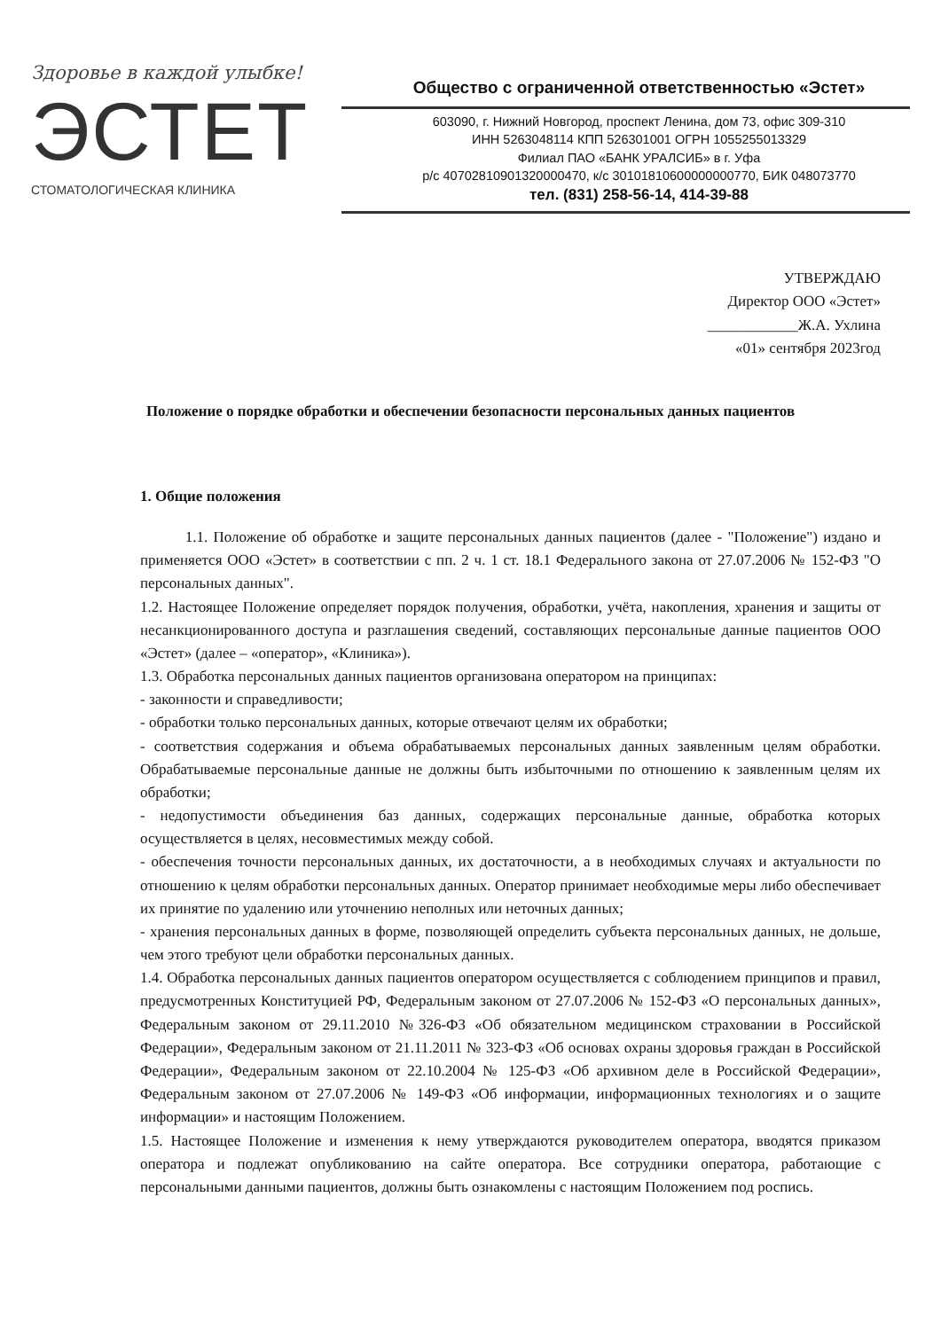Здоровье в каждой улыбке!
ЭСТЕТ
СТОМАТОЛОГИЧЕСКАЯ КЛИНИКА
Общество с ограниченной ответственностью «Эстет»
603090, г. Нижний Новгород, проспект Ленина, дом 73, офис 309-310
ИНН 5263048114 КПП 526301001 ОГРН 1055255013329
Филиал ПАО «БАНК УРАЛСИБ» в г. Уфа
р/с 40702810901320000470, к/с 30101810600000000770, БИК 048073770
тел. (831) 258-56-14, 414-39-88
УТВЕРЖДАЮ
Директор ООО «Эстет»
____________Ж.А. Ухлина
«01» сентября 2023год
Положение о порядке обработки и обеспечении безопасности персональных данных пациентов
1. Общие положения
1.1. Положение об обработке и защите персональных данных пациентов (далее - "Положение") издано и применяется ООО «Эстет» в соответствии с пп. 2 ч. 1 ст. 18.1 Федерального закона от 27.07.2006 № 152-ФЗ "О персональных данных".
1.2. Настоящее Положение определяет порядок получения, обработки, учёта, накопления, хранения и защиты от несанкционированного доступа и разглашения сведений, составляющих персональные данные пациентов ООО «Эстет» (далее – «оператор», «Клиника»).
1.3. Обработка персональных данных пациентов организована оператором на принципах:
- законности и справедливости;
- обработки только персональных данных, которые отвечают целям их обработки;
- соответствия содержания и объема обрабатываемых персональных данных заявленным целям обработки. Обрабатываемые персональные данные не должны быть избыточными по отношению к заявленным целям их обработки;
- недопустимости объединения баз данных, содержащих персональные данные, обработка которых осуществляется в целях, несовместимых между собой.
- обеспечения точности персональных данных, их достаточности, а в необходимых случаях и актуальности по отношению к целям обработки персональных данных. Оператор принимает необходимые меры либо обеспечивает их принятие по удалению или уточнению неполных или неточных данных;
- хранения персональных данных в форме, позволяющей определить субъекта персональных данных, не дольше, чем этого требуют цели обработки персональных данных.
1.4. Обработка персональных данных пациентов оператором осуществляется с соблюдением принципов и правил, предусмотренных Конституцией РФ, Федеральным законом от 27.07.2006 № 152-ФЗ «О персональных данных», Федеральным законом от 29.11.2010 №326-ФЗ «Об обязательном медицинском страховании в Российской Федерации», Федеральным законом от 21.11.2011 № 323-ФЗ «Об основах охраны здоровья граждан в Российской Федерации», Федеральным законом от 22.10.2004 № 125-ФЗ «Об архивном деле в Российской Федерации», Федеральным законом от 27.07.2006 № 149-ФЗ «Об информации, информационных технологиях и о защите информации» и настоящим Положением.
1.5. Настоящее Положение и изменения к нему утверждаются руководителем оператора, вводятся приказом оператора и подлежат опубликованию на сайте оператора. Все сотрудники оператора, работающие с персональными данными пациентов, должны быть ознакомлены с настоящим Положением под роспись.